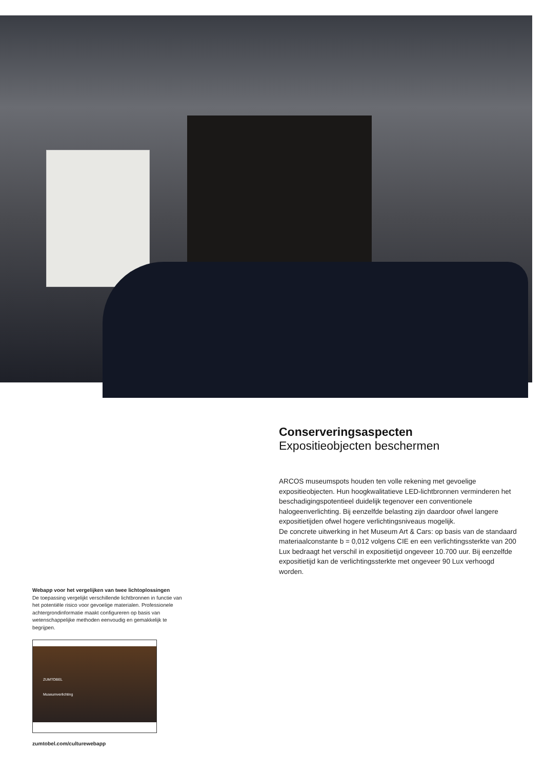Conserveringsaspecten
Expositieobjecten beschermen
ARCOS museumspots houden ten volle rekening met gevoelige expositieobjecten. Hun hoogkwalitatieve LED-lichtbronnen verminderen het beschadigingspotentieel duidelijk tegenover een conventionele halogeenverlichting. Bij eenzelfde belasting zijn daardoor ofwel langere expositietijden ofwel hogere verlichtingsniveaus mogelijk.
De concrete uitwerking in het Museum Art & Cars: op basis van de standaard materiaalconstante b = 0,012 volgens CIE en een verlichtingssterkte van 200 Lux bedraagt het verschil in expositietijd ongeveer 10.700 uur. Bij eenzelfde expositietijd kan de verlichtingssterkte met ongeveer 90 Lux verhoogd worden.
Webapp voor het vergelijken van twee lichtoplossingen
De toepassing vergelijkt verschillende lichtbronnen in functie van het potentiële risico voor gevoelige materialen. Professionele achtergrondinformatie maakt configureren op basis van wetenschappelijke methoden eenvoudig en gemakkelijk te begrijpen.
ZUMTOBEL
Museumverlichting
zumtobel.com/culturewebapp